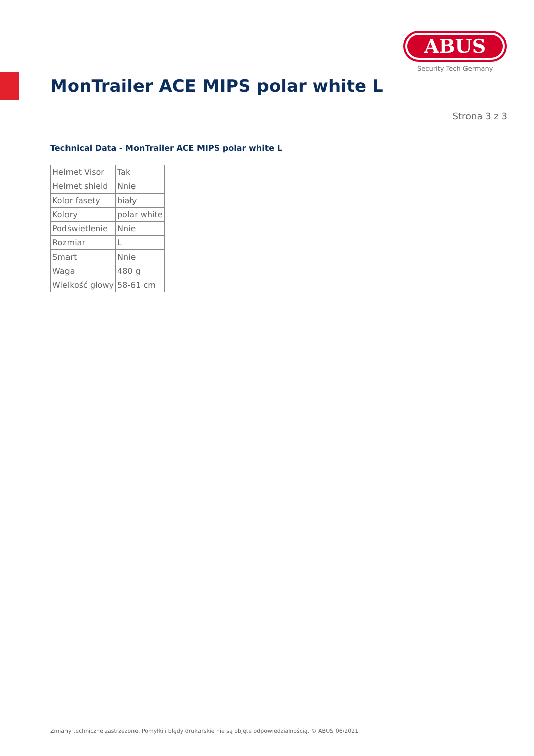ABUS
Security Tech Germany
MonTrailer ACE MIPS polar white L
Strona 3 z 3
Technical Data - MonTrailer ACE MIPS polar white L
| Helmet Visor | Tak |
| Helmet shield | Nnie |
| Kolor fasety | biały |
| Kolory | polar white |
| Podświetlenie | Nnie |
| Rozmiar | L |
| Smart | Nnie |
| Waga | 480 g |
| Wielkość głowy | 58-61 cm |
Zmiany techniczne zastrzeżone. Pomyłki i błędy drukarskie nie są objęte odpowiedzialnością. © ABUS 06/2021